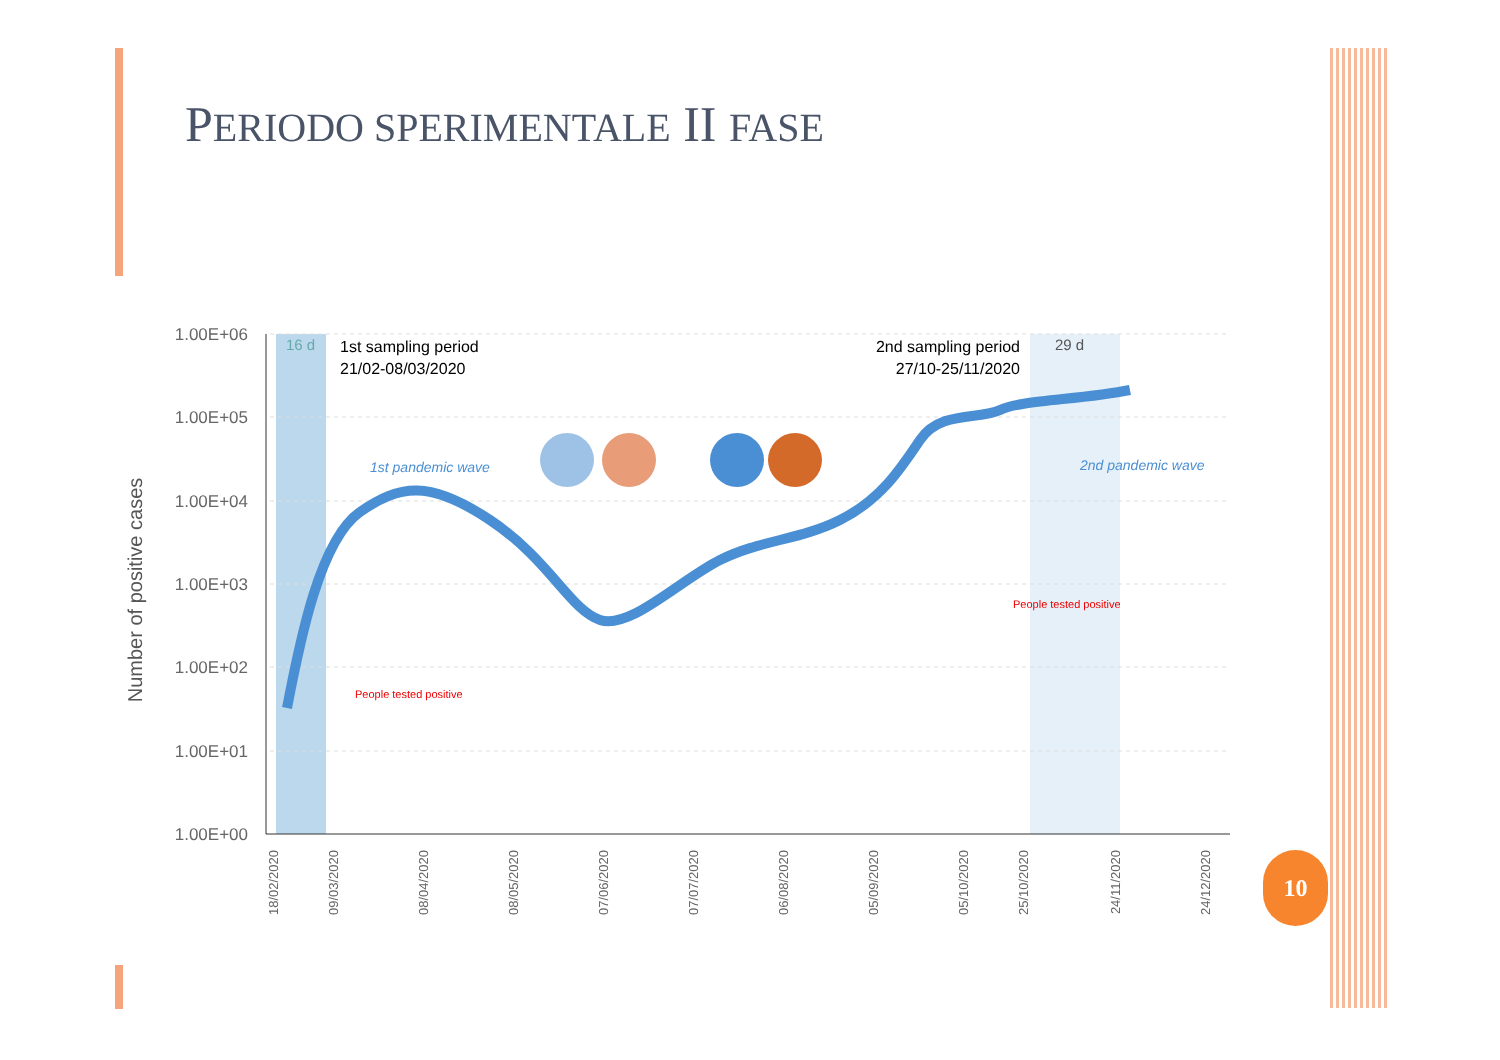PERIODO SPERIMENTALE II FASE
1.00E+06
1.00E+05
1.00E+04
1.00E+03
1.00E+02
1.00E+01
1.00E+00
Number of positive cases
16 d
29 d
1st sampling period
21/02-08/03/2020
2nd sampling period
27/10-25/11/2020
1st pandemic wave
2nd pandemic wave
People tested positive
People tested positive
18/02/2020
09/03/2020
08/04/2020
08/05/2020
07/06/2020
07/07/2020
06/08/2020
05/09/2020
05/10/2020
25/10/2020
24/11/2020
24/12/2020
10